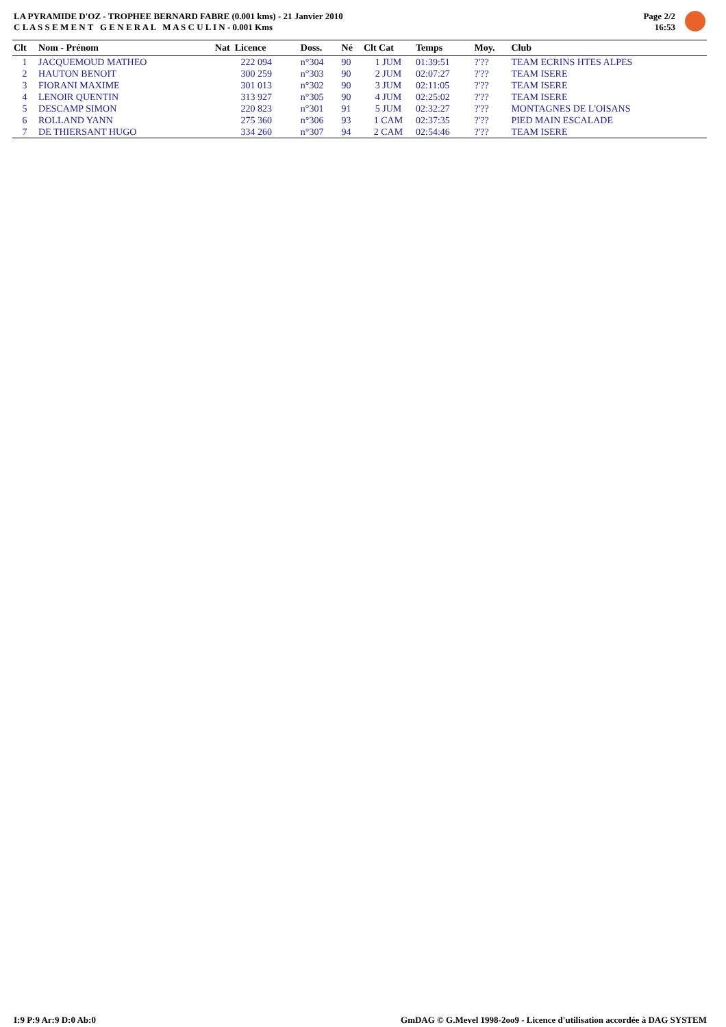LA PYRAMIDE D'OZ - TROPHEE BERNARD FABRE (0.001 kms) - 21 Janvier 2010
C L A S S E M E N T G E N E R A L M A S C U L I N - 0.001 Kms
Page 2/2
16:53
| Clt | Nom - Prénom | Nat Licence | Doss. | Né | Clt Cat | Temps | Moy. | Club |
| --- | --- | --- | --- | --- | --- | --- | --- | --- |
| 1 | JACQUEMOUD MATHEO | 222 094 | n°304 | 90 | 1 JUM | 01:39:51 | ?'?? | TEAM ECRINS HTES ALPES |
| 2 | HAUTON BENOIT | 300 259 | n°303 | 90 | 2 JUM | 02:07:27 | ?'?? | TEAM ISERE |
| 3 | FIORANI MAXIME | 301 013 | n°302 | 90 | 3 JUM | 02:11:05 | ?'?? | TEAM ISERE |
| 4 | LENOIR QUENTIN | 313 927 | n°305 | 90 | 4 JUM | 02:25:02 | ?'?? | TEAM ISERE |
| 5 | DESCAMP SIMON | 220 823 | n°301 | 91 | 5 JUM | 02:32:27 | ?'?? | MONTAGNES DE L'OISANS |
| 6 | ROLLAND YANN | 275 360 | n°306 | 93 | 1 CAM | 02:37:35 | ?'?? | PIED MAIN ESCALADE |
| 7 | DE THIERSANT HUGO | 334 260 | n°307 | 94 | 2 CAM | 02:54:46 | ?'?? | TEAM ISERE |
I:9 P:9 Ar:9 D:0 Ab:0 GmDAG © G.Mevel 1998-2oo9 - Licence d'utilisation accordée à DAG SYSTEM